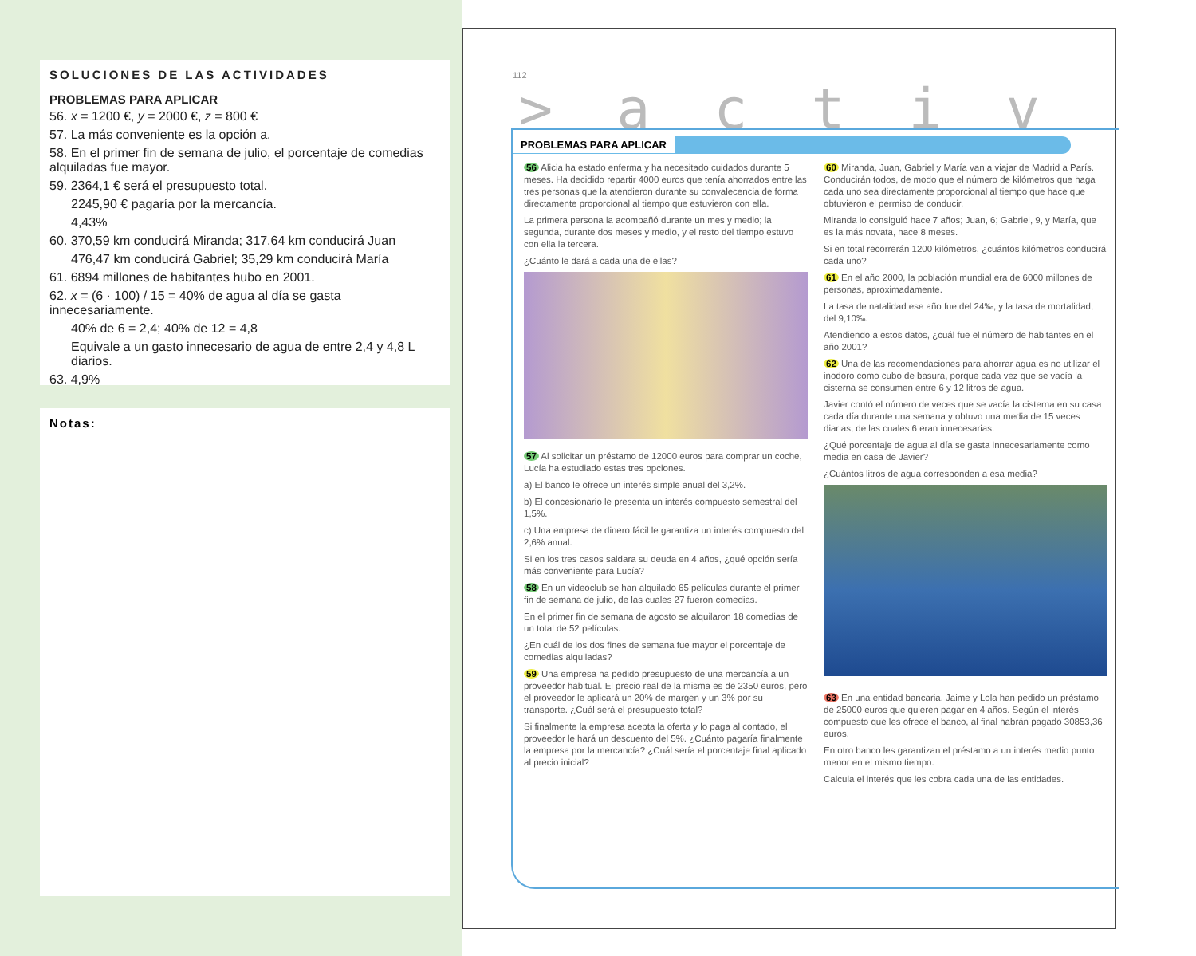SOLUCIONES DE LAS ACTIVIDADES
PROBLEMAS PARA APLICAR
56. x = 1200 €, y = 2000 €, z = 800 €
57. La más conveniente es la opción a.
58. En el primer fin de semana de julio, el porcentaje de comedias alquiladas fue mayor.
59. 2364,1 € será el presupuesto total.
2245,90 € pagaría por la mercancía.
4,43%
60. 370,59 km conducirá Miranda; 317,64 km conducirá Juan
476,47 km conducirá Gabriel; 35,29 km conducirá María
61. 6894 millones de habitantes hubo en 2001.
62. x = (6 · 100) / 15 = 40% de agua al día se gasta innecesariamente.
40% de 6 = 2,4; 40% de 12 = 4,8
Equivale a un gasto innecesario de agua de entre 2,4 y 4,8 L diarios.
63. 4,9%
Notas:
112
>activ
PROBLEMAS PARA APLICAR
56 Alicia ha estado enferma y ha necesitado cuidados durante 5 meses. Ha decidido repartir 4000 euros que tenía ahorrados entre las tres personas que la atendieron durante su convalecencia de forma directamente proporcional al tiempo que estuvieron con ella.
La primera persona la acompañó durante un mes y medio; la segunda, durante dos meses y medio, y el resto del tiempo estuvo con ella la tercera.
¿Cuánto le dará a cada una de ellas?
57 Al solicitar un préstamo de 12000 euros para comprar un coche, Lucía ha estudiado estas tres opciones.
a) El banco le ofrece un interés simple anual del 3,2%.
b) El concesionario le presenta un interés compuesto semestral del 1,5%.
c) Una empresa de dinero fácil le garantiza un interés compuesto del 2,6% anual.
Si en los tres casos saldara su deuda en 4 años, ¿qué opción sería más conveniente para Lucía?
58 En un videoclub se han alquilado 65 películas durante el primer fin de semana de julio, de las cuales 27 fueron comedias.
En el primer fin de semana de agosto se alquilaron 18 comedias de un total de 52 películas.
¿En cuál de los dos fines de semana fue mayor el porcentaje de comedias alquiladas?
59 Una empresa ha pedido presupuesto de una mercancía a un proveedor habitual. El precio real de la misma es de 2350 euros, pero el proveedor le aplicará un 20% de margen y un 3% por su transporte. ¿Cuál será el presupuesto total?
Si finalmente la empresa acepta la oferta y lo paga al contado, el proveedor le hará un descuento del 5%. ¿Cuánto pagaría finalmente la empresa por la mercancía? ¿Cuál sería el porcentaje final aplicado al precio inicial?
60 Miranda, Juan, Gabriel y María van a viajar de Madrid a París. Conducirán todos, de modo que el número de kilómetros que haga cada uno sea directamente proporcional al tiempo que hace que obtuvieron el permiso de conducir.
Miranda lo consiguió hace 7 años; Juan, 6; Gabriel, 9, y María, que es la más novata, hace 8 meses.
Si en total recorrerán 1200 kilómetros, ¿cuántos kilómetros conducirá cada uno?
61 En el año 2000, la población mundial era de 6000 millones de personas, aproximadamente.
La tasa de natalidad ese año fue del 24‰, y la tasa de mortalidad, del 9,10‰.
Atendiendo a estos datos, ¿cuál fue el número de habitantes en el año 2001?
62 Una de las recomendaciones para ahorrar agua es no utilizar el inodoro como cubo de basura, porque cada vez que se vacía la cisterna se consumen entre 6 y 12 litros de agua.
Javier contó el número de veces que se vacía la cisterna en su casa cada día durante una semana y obtuvo una media de 15 veces diarias, de las cuales 6 eran innecesarias.
¿Qué porcentaje de agua al día se gasta innecesariamente como media en casa de Javier?
¿Cuántos litros de agua corresponden a esa media?
63 En una entidad bancaria, Jaime y Lola han pedido un préstamo de 25000 euros que quieren pagar en 4 años. Según el interés compuesto que les ofrece el banco, al final habrán pagado 30853,36 euros.
En otro banco les garantizan el préstamo a un interés medio punto menor en el mismo tiempo.
Calcula el interés que les cobra cada una de las entidades.